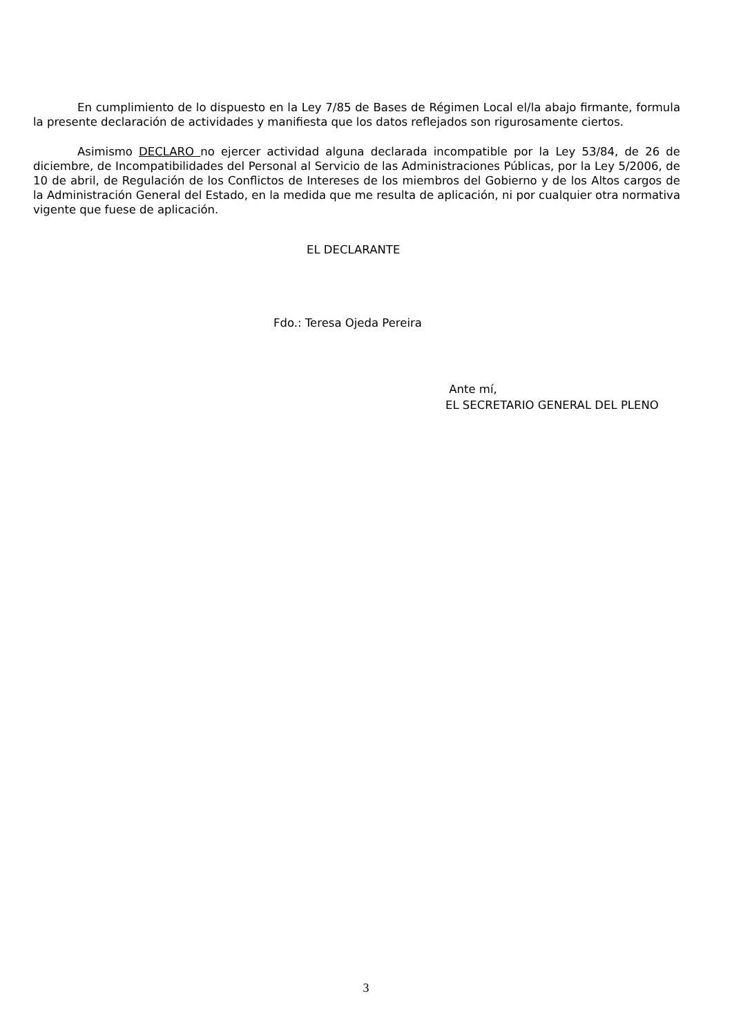En cumplimiento de lo dispuesto en la Ley 7/85 de Bases de Régimen Local el/la abajo firmante, formula la presente declaración de actividades y manifiesta que los datos reflejados son rigurosamente ciertos.
Asimismo DECLARO no ejercer actividad alguna declarada incompatible por la Ley 53/84, de 26 de diciembre, de Incompatibilidades del Personal al Servicio de las Administraciones Públicas, por la Ley 5/2006, de 10 de abril, de Regulación de los Conflictos de Intereses de los miembros del Gobierno y de los Altos cargos de la Administración General del Estado, en la medida que me resulta de aplicación, ni por cualquier otra normativa vigente que fuese de aplicación.
EL DECLARANTE
Fdo.: Teresa Ojeda Pereira
Ante mí,
EL SECRETARIO GENERAL DEL PLENO
3